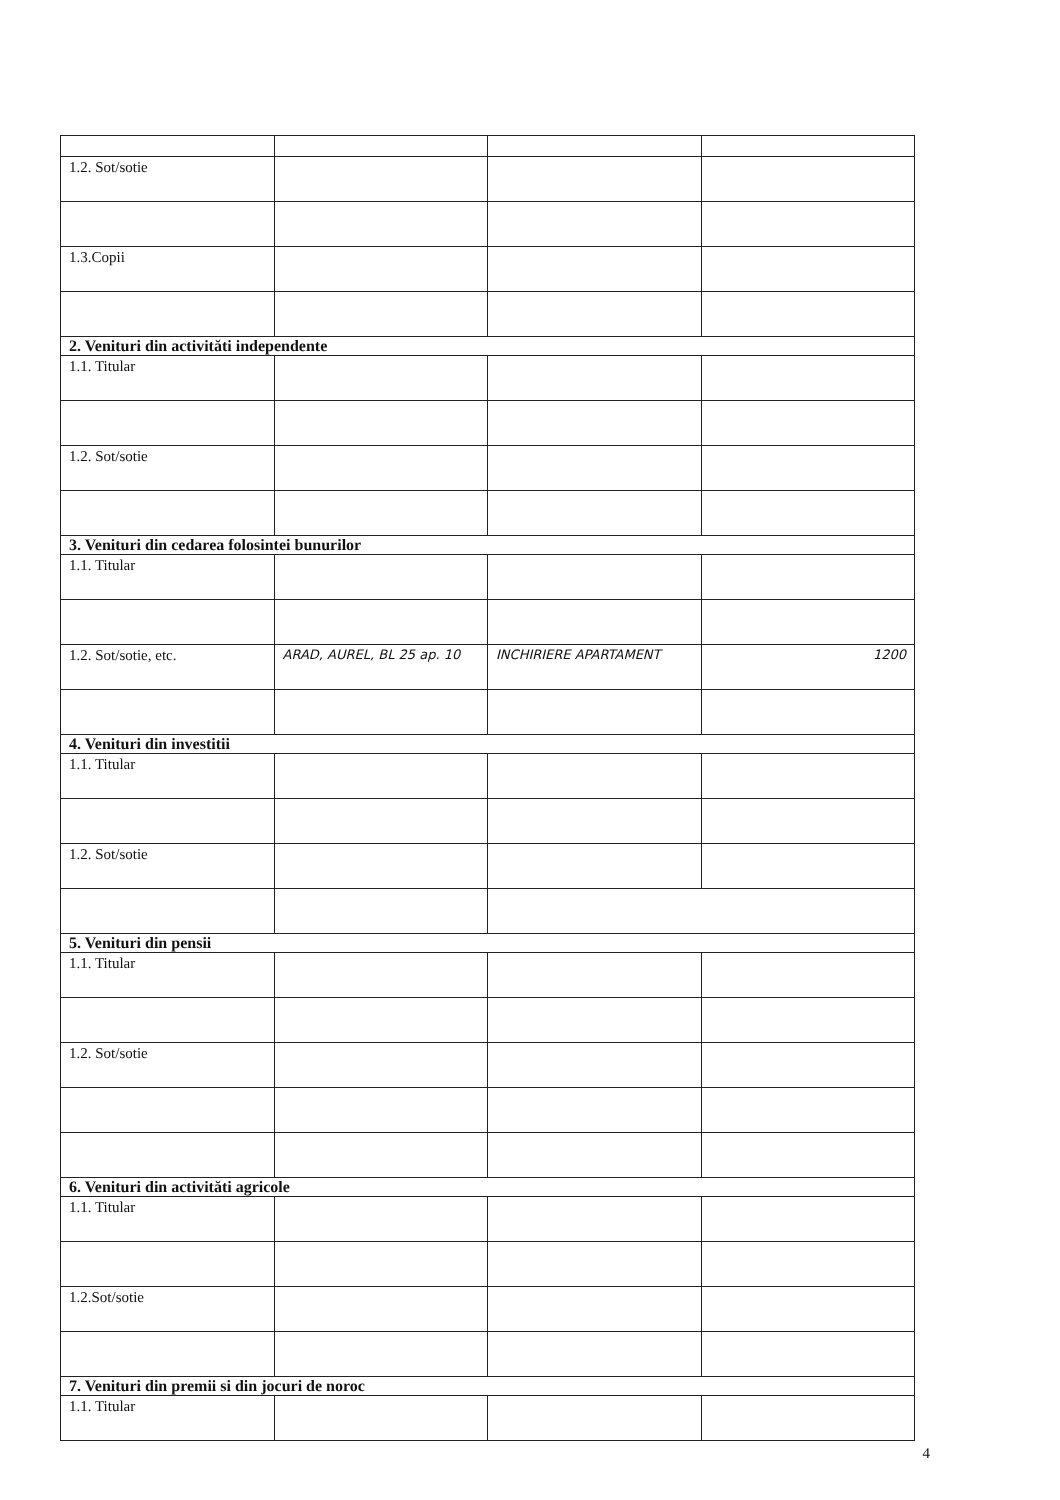| 1.2. Sot/sotie | | | |
| 1.3.Copii | | | |
| 2. Venituri din activităti independente | | | |
| 1.1. Titular | | | |
| 1.2. Sot/sotie | | | |
| 3. Venituri din cedarea folosintei bunurilor | | | |
| 1.1. Titular | | | |
| 1.2. Sot/sotie, etc. | ARAD, AUREL, BL 25 ap. 10 | INCHIRIERE APARTAMENT | 1200 |
| 4. Venituri din investitii | | | |
| 1.1. Titular | | | |
| 1.2. Sot/sotie | | | |
| 5. Venituri din pensii | | | |
| 1.1. Titular | | | |
| 1.2. Sot/sotie | | | |
| 6. Venituri din activităti agricole | | | |
| 1.1. Titular | | | |
| 1.2.Sot/sotie | | | |
| 7. Venituri din premii si din jocuri de noroc | | | |
| 1.1. Titular | | | |
4